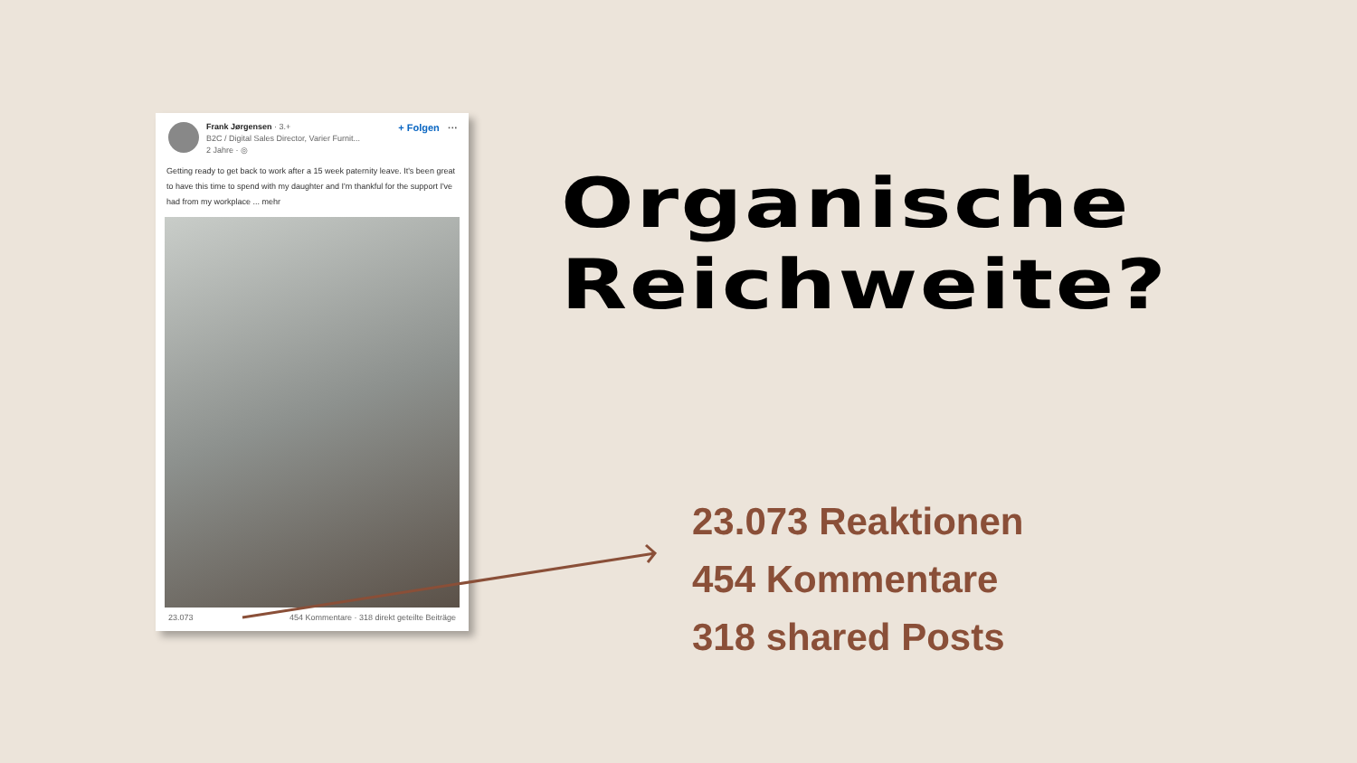Frank Jørgensen · 3.+
B2C / Digital Sales Director, Varier Furnit...
2 Jahre · ◎
+ Folgen ···
Getting ready to get back to work after a 15 week paternity leave. It's been great to have this time to spend with my daughter and I'm thankful for the support I've had from my workplace ... mehr
23.073 454 Kommentare · 318 direkt geteilte Beiträge
Organische
Reichweite?
23.073 Reaktionen
454 Kommentare
318 shared Posts